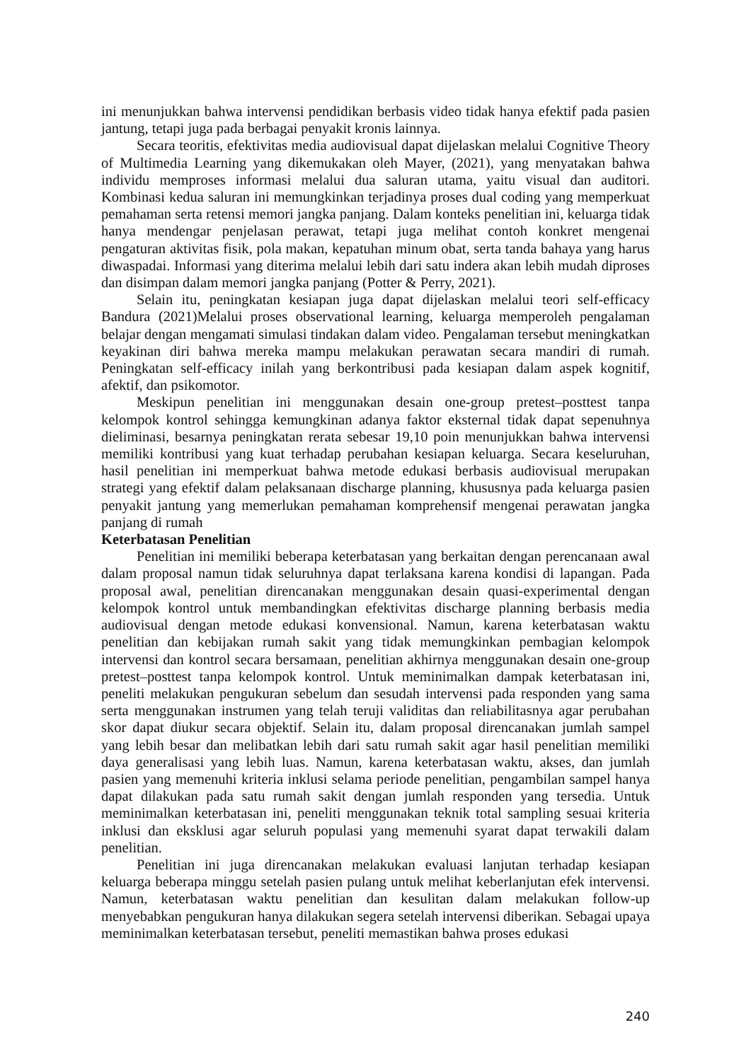ini menunjukkan bahwa intervensi pendidikan berbasis video tidak hanya efektif pada pasien jantung, tetapi juga pada berbagai penyakit kronis lainnya.
Secara teoritis, efektivitas media audiovisual dapat dijelaskan melalui Cognitive Theory of Multimedia Learning yang dikemukakan oleh Mayer, (2021), yang menyatakan bahwa individu memproses informasi melalui dua saluran utama, yaitu visual dan auditori. Kombinasi kedua saluran ini memungkinkan terjadinya proses dual coding yang memperkuat pemahaman serta retensi memori jangka panjang. Dalam konteks penelitian ini, keluarga tidak hanya mendengar penjelasan perawat, tetapi juga melihat contoh konkret mengenai pengaturan aktivitas fisik, pola makan, kepatuhan minum obat, serta tanda bahaya yang harus diwaspadai. Informasi yang diterima melalui lebih dari satu indera akan lebih mudah diproses dan disimpan dalam memori jangka panjang (Potter & Perry, 2021).
Selain itu, peningkatan kesiapan juga dapat dijelaskan melalui teori self-efficacy Bandura (2021)Melalui proses observational learning, keluarga memperoleh pengalaman belajar dengan mengamati simulasi tindakan dalam video. Pengalaman tersebut meningkatkan keyakinan diri bahwa mereka mampu melakukan perawatan secara mandiri di rumah. Peningkatan self-efficacy inilah yang berkontribusi pada kesiapan dalam aspek kognitif, afektif, dan psikomotor.
Meskipun penelitian ini menggunakan desain one-group pretest–posttest tanpa kelompok kontrol sehingga kemungkinan adanya faktor eksternal tidak dapat sepenuhnya dieliminasi, besarnya peningkatan rerata sebesar 19,10 poin menunjukkan bahwa intervensi memiliki kontribusi yang kuat terhadap perubahan kesiapan keluarga. Secara keseluruhan, hasil penelitian ini memperkuat bahwa metode edukasi berbasis audiovisual merupakan strategi yang efektif dalam pelaksanaan discharge planning, khususnya pada keluarga pasien penyakit jantung yang memerlukan pemahaman komprehensif mengenai perawatan jangka panjang di rumah
Keterbatasan Penelitian
Penelitian ini memiliki beberapa keterbatasan yang berkaitan dengan perencanaan awal dalam proposal namun tidak seluruhnya dapat terlaksana karena kondisi di lapangan. Pada proposal awal, penelitian direncanakan menggunakan desain quasi-experimental dengan kelompok kontrol untuk membandingkan efektivitas discharge planning berbasis media audiovisual dengan metode edukasi konvensional. Namun, karena keterbatasan waktu penelitian dan kebijakan rumah sakit yang tidak memungkinkan pembagian kelompok intervensi dan kontrol secara bersamaan, penelitian akhirnya menggunakan desain one-group pretest–posttest tanpa kelompok kontrol. Untuk meminimalkan dampak keterbatasan ini, peneliti melakukan pengukuran sebelum dan sesudah intervensi pada responden yang sama serta menggunakan instrumen yang telah teruji validitas dan reliabilitasnya agar perubahan skor dapat diukur secara objektif. Selain itu, dalam proposal direncanakan jumlah sampel yang lebih besar dan melibatkan lebih dari satu rumah sakit agar hasil penelitian memiliki daya generalisasi yang lebih luas. Namun, karena keterbatasan waktu, akses, dan jumlah pasien yang memenuhi kriteria inklusi selama periode penelitian, pengambilan sampel hanya dapat dilakukan pada satu rumah sakit dengan jumlah responden yang tersedia. Untuk meminimalkan keterbatasan ini, peneliti menggunakan teknik total sampling sesuai kriteria inklusi dan eksklusi agar seluruh populasi yang memenuhi syarat dapat terwakili dalam penelitian.
Penelitian ini juga direncanakan melakukan evaluasi lanjutan terhadap kesiapan keluarga beberapa minggu setelah pasien pulang untuk melihat keberlanjutan efek intervensi. Namun, keterbatasan waktu penelitian dan kesulitan dalam melakukan follow-up menyebabkan pengukuran hanya dilakukan segera setelah intervensi diberikan. Sebagai upaya meminimalkan keterbatasan tersebut, peneliti memastikan bahwa proses edukasi
240